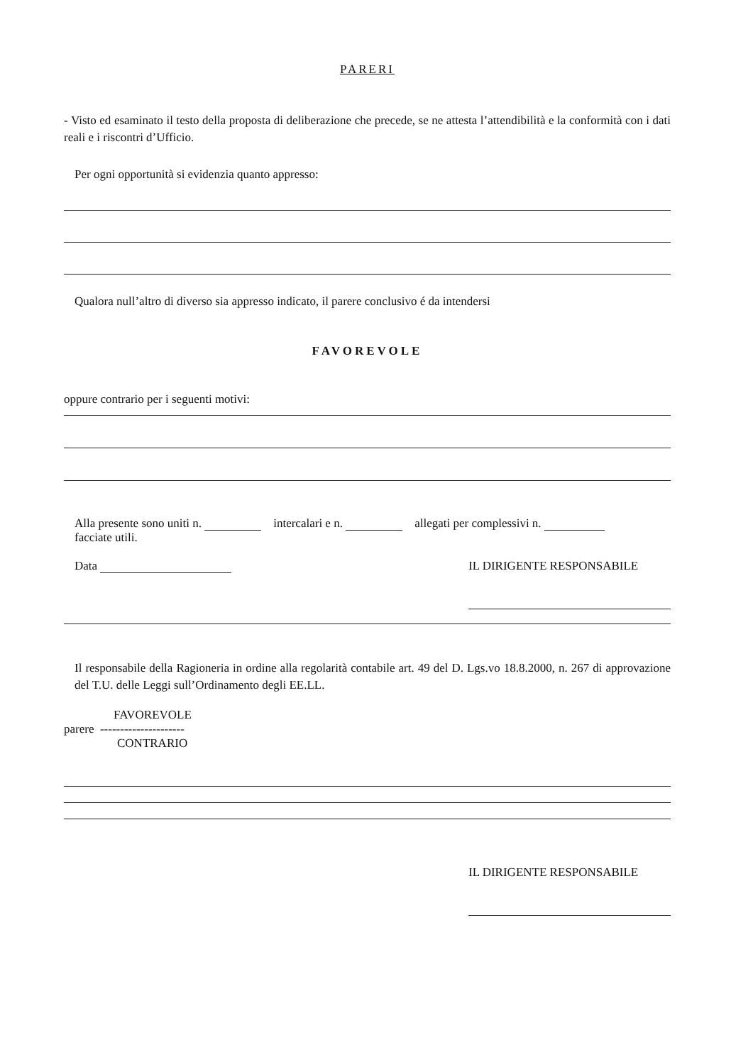PARERI
- Visto ed esaminato il testo della proposta di deliberazione che precede, se ne attesta l’attendibilità e la conformità con i dati reali e i riscontri d’Ufficio.
Per ogni opportunità si evidenzia quanto appresso:
Qualora null’altro di diverso sia appresso indicato, il parere conclusivo é da intendersi
FAVOREVOLE
oppure contrario per i seguenti motivi:
Alla presente sono uniti n. intercalari e n. allegati per complessivi n.
facciate utili.
Data IL DIRIGENTE RESPONSABILE
Il responsabile della Ragioneria in ordine alla regolarità contabile art. 49 del D. Lgs.vo 18.8.2000, n. 267 di approvazione del T.U. delle Leggi sull’Ordinamento degli EE.LL.
FAVOREVOLE
parere ---------------------
CONTRARIO
IL DIRIGENTE RESPONSABILE